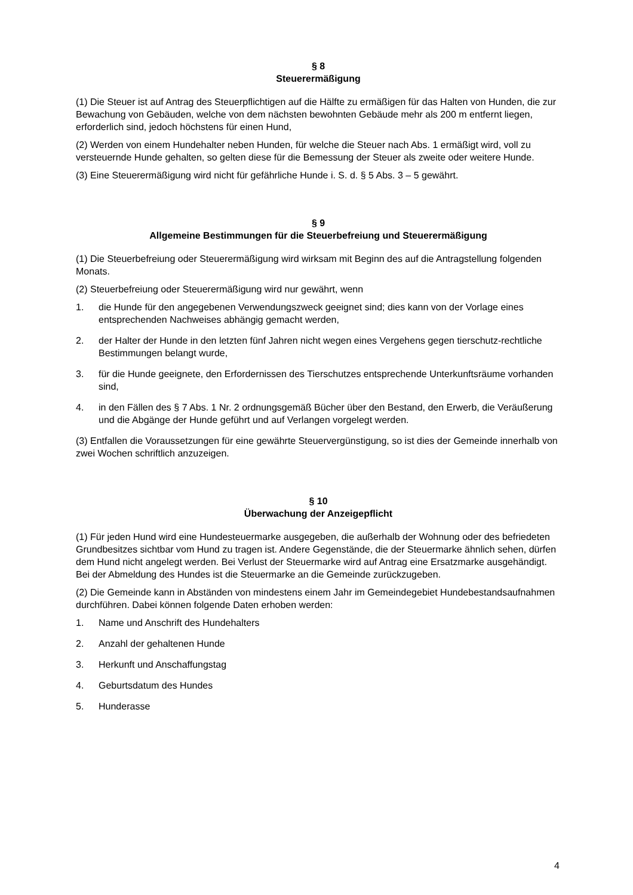§ 8
Steuerermäßigung
(1) Die Steuer ist auf Antrag des Steuerpflichtigen auf die Hälfte zu ermäßigen für das Halten von Hunden, die zur Bewachung von Gebäuden, welche von dem nächsten bewohnten Gebäude mehr als 200 m entfernt liegen, erforderlich sind, jedoch höchstens für einen Hund,
(2) Werden von einem Hundehalter neben Hunden, für welche die Steuer nach Abs. 1 ermäßigt wird, voll zu versteuernde Hunde gehalten, so gelten diese für die Bemessung der Steuer als zweite oder weitere Hunde.
(3) Eine Steuerermäßigung wird nicht für gefährliche Hunde i. S. d. § 5 Abs. 3 – 5 gewährt.
§ 9
Allgemeine Bestimmungen für die Steuerbefreiung und Steuerermäßigung
(1) Die Steuerbefreiung oder Steuerermäßigung wird wirksam mit Beginn des auf die Antragstellung folgenden Monats.
(2) Steuerbefreiung oder Steuerermäßigung wird nur gewährt, wenn
1. die Hunde für den angegebenen Verwendungszweck geeignet sind; dies kann von der Vorlage eines entsprechenden Nachweises abhängig gemacht werden,
2. der Halter der Hunde in den letzten fünf Jahren nicht wegen eines Vergehens gegen tierschutz-rechtliche Bestimmungen belangt wurde,
3. für die Hunde geeignete, den Erfordernissen des Tierschutzes entsprechende Unterkunftsräume vorhanden sind,
4. in den Fällen des § 7 Abs. 1 Nr. 2 ordnungsgemäß Bücher über den Bestand, den Erwerb, die Veräußerung und die Abgänge der Hunde geführt und auf Verlangen vorgelegt werden.
(3) Entfallen die Voraussetzungen für eine gewährte Steuervergünstigung, so ist dies der Gemeinde innerhalb von zwei Wochen schriftlich anzuzeigen.
§ 10
Überwachung der Anzeigepflicht
(1) Für jeden Hund wird eine Hundesteuermarke ausgegeben, die außerhalb der Wohnung oder des befriedeten Grundbesitzes sichtbar vom Hund zu tragen ist. Andere Gegenstände, die der Steuermarke ähnlich sehen, dürfen dem Hund nicht angelegt werden. Bei Verlust der Steuermarke wird auf Antrag eine Ersatzmarke ausgehändigt. Bei der Abmeldung des Hundes ist die Steuermarke an die Gemeinde zurückzugeben.
(2) Die Gemeinde kann in Abständen von mindestens einem Jahr im Gemeindegebiet Hundebestandsaufnahmen durchführen. Dabei können folgende Daten erhoben werden:
1. Name und Anschrift des Hundehalters
2. Anzahl der gehaltenen Hunde
3. Herkunft und Anschaffungstag
4. Geburtsdatum des Hundes
5. Hunderasse
4